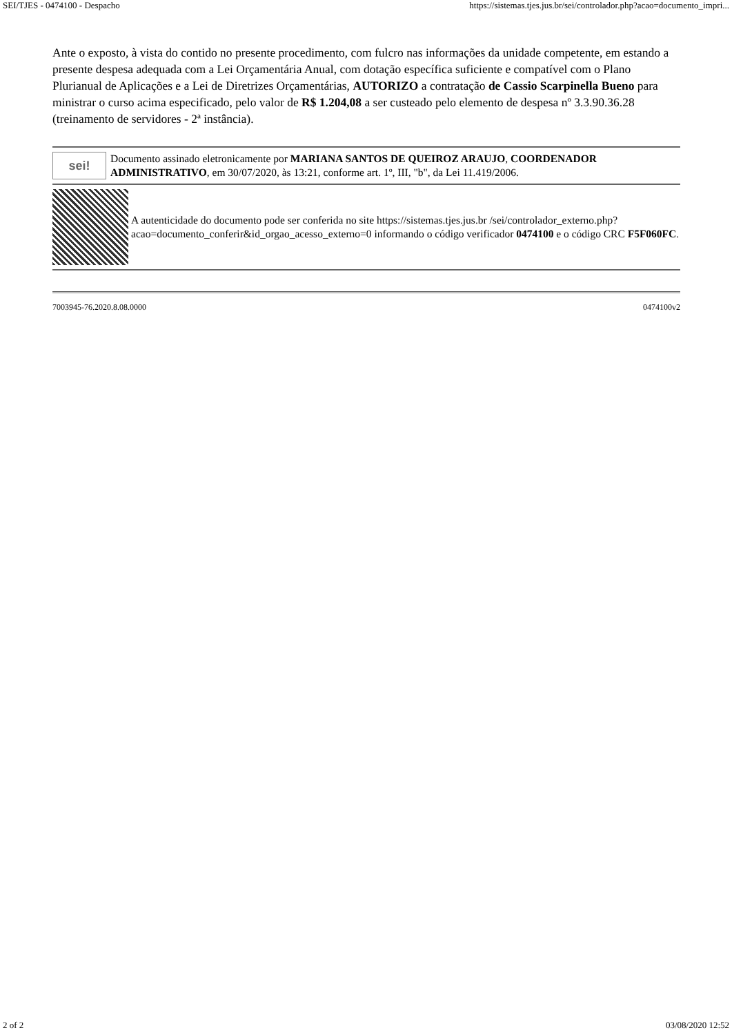SEI/TJES - 0474100 - Despacho https://sistemas.tjes.jus.br/sei/controlador.php?acao=documento_impri...
Ante o exposto, à vista do contido no presente procedimento, com fulcro nas informações da unidade competente, em estando a presente despesa adequada com a Lei Orçamentária Anual, com dotação específica suficiente e compatível com o Plano Plurianual de Aplicações e a Lei de Diretrizes Orçamentárias, AUTORIZO a contratação de Cassio Scarpinella Bueno para ministrar o curso acima especificado, pelo valor de R$ 1.204,08 a ser custeado pelo elemento de despesa nº 3.3.90.36.28 (treinamento de servidores - 2ª instância).
sei!
Documento assinado eletronicamente por MARIANA SANTOS DE QUEIROZ ARAUJO, COORDENADOR ADMINISTRATIVO, em 30/07/2020, às 13:21, conforme art. 1º, III, "b", da Lei 11.419/2006.
A autenticidade do documento pode ser conferida no site https://sistemas.tjes.jus.br /sei/controlador_externo.php?acao=documento_conferir&id_orgao_acesso_externo=0 informando o código verificador 0474100 e o código CRC F5F060FC.
7003945-76.2020.8.08.0000 0474100v2
2 of 2 03/08/2020 12:52